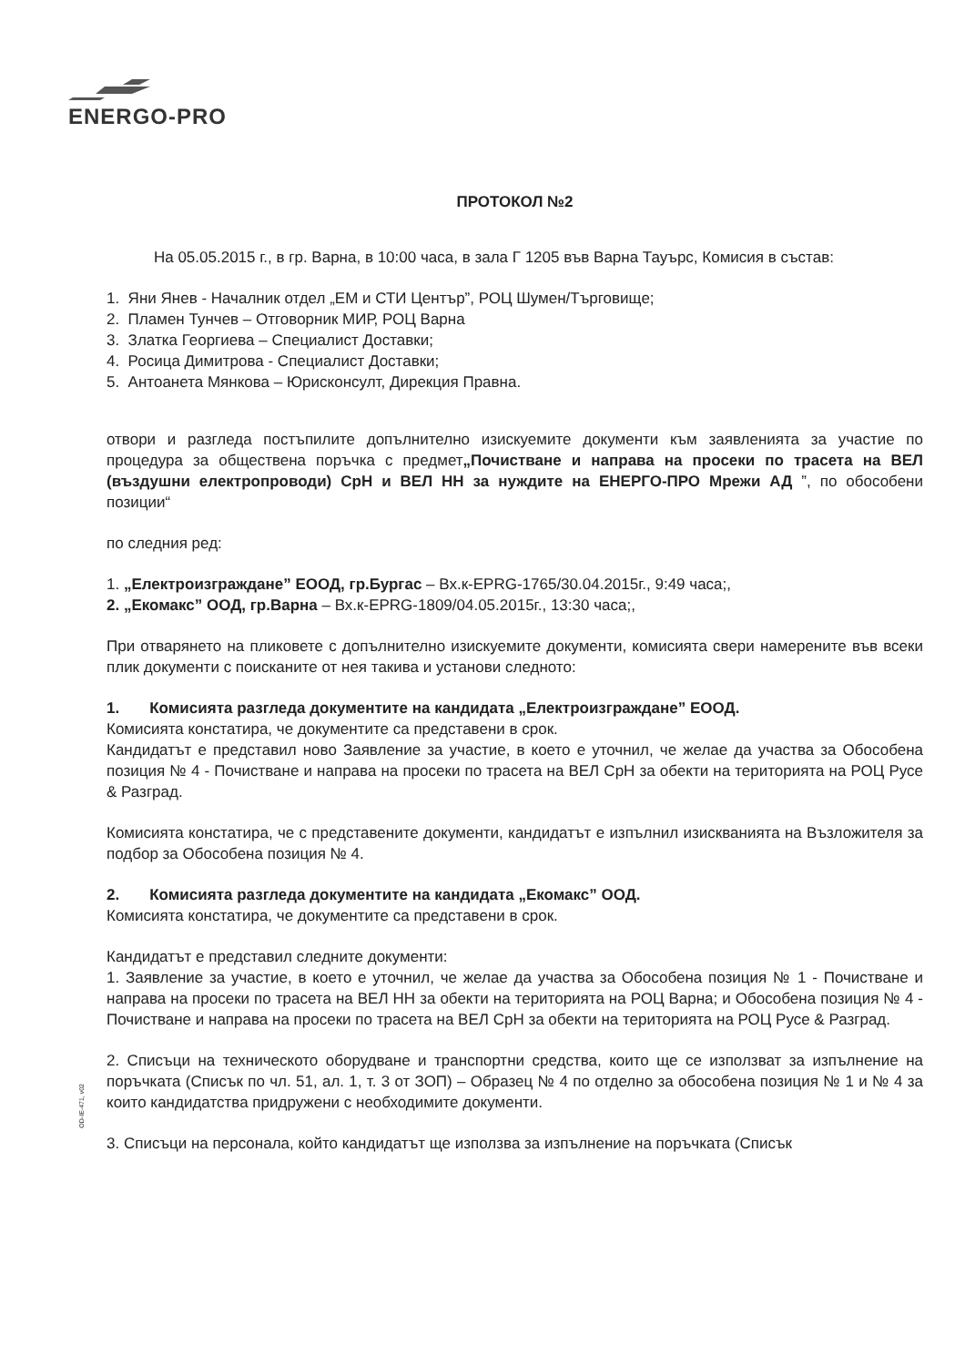ENERGO-PRO
ПРОТОКОЛ №2
На 05.05.2015 г., в гр. Варна, в 10:00 часа, в зала Г 1205 във Варна Тауърс, Комисия в състав:
1. Яни Янев - Началник отдел „ЕМ и СТИ Център”, РОЦ Шумен/Търговище;
2. Пламен Тунчев – Отговорник МИР, РОЦ Варна
3. Златка Георгиева – Специалист Доставки;
4. Росица Димитрова - Специалист Доставки;
5. Антоанета Мянкова – Юрисконсулт, Дирекция Правна.
отвори и разгледа постъпилите допълнително изискуемите документи към заявленията за участие по процедура за обществена поръчка с предмет„Почистване и направа на просеки по трасета на ВЕЛ (въздушни електропроводи) СрН и ВЕЛ НН за нуждите на ЕНЕРГО-ПРО Мрежи АД ”, по обособени позиции“
по следния ред:
1. „Електроизграждане” ЕООД, гр.Бургас – Вх.к-EPRG-1765/30.04.2015г., 9:49 часа;,
2. „Екомакс” ООД, гр.Варна – Вх.к-EPRG-1809/04.05.2015г., 13:30 часа;,
При отварянето на пликовете с допълнително изискуемите документи, комисията свери намерените във всеки плик документи с поисканите от нея такива и установи следното:
1. Комисията разгледа документите на кандидата „Електроизграждане” ЕООД.
Комисията констатира, че документите са представени в срок.
Кандидатът е представил ново Заявление за участие, в което е уточнил, че желае да участва за Обособена позиция № 4 - Почистване и направа на просеки по трасета на ВЕЛ СрН за обекти на територията на РОЦ Русе & Разград.
Комисията констатира, че с представените документи, кандидатът е изпълнил изискванията на Възложителя за подбор за Обособена позиция № 4.
2. Комисията разгледа документите на кандидата „Екомакс” ООД.
Комисията констатира, че документите са представени в срок.
Кандидатът е представил следните документи:
1. Заявление за участие, в което е уточнил, че желае да участва за Обособена позиция № 1 - Почистване и направа на просеки по трасета на ВЕЛ НН за обекти на територията на РОЦ Варна; и Обособена позиция № 4 - Почистване и направа на просеки по трасета на ВЕЛ СрН за обекти на територията на РОЦ Русе & Разград.
2. Списъци на техническото оборудване и транспортни средства, които ще се използват за изпълнение на поръчката (Списък по чл. 51, ал. 1, т. 3 от ЗОП) – Образец № 4 по отделно за обособена позиция № 1 и № 4 за които кандидатства придружени с необходимите документи.
3. Списъци на персонала, който кандидатът ще използва за изпълнение на поръчката (Списък
OD-IE-471, v02